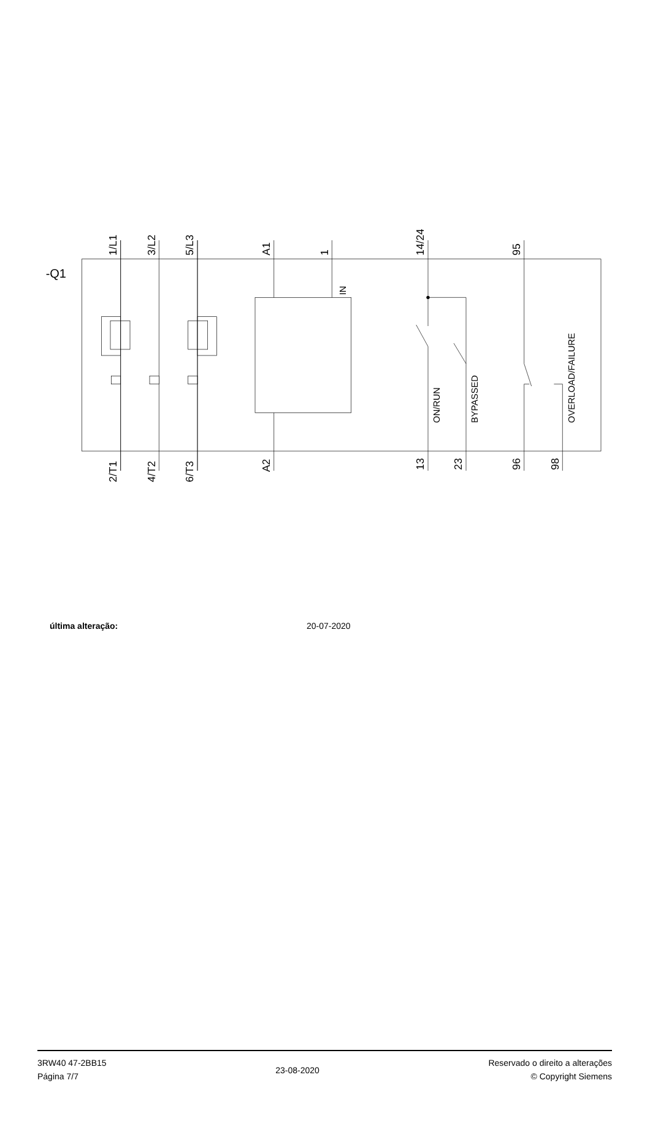1/L1
3/L2
5/L3
A1
1
14/24
95
2/T1
4/T2
6/T3
A2
13
23
96
98
-Q1
IN
ON/RUN
BYPASSED
OVERLOAD/FAILURE
última alteração: 20-07-2020
3RW40 47-2BB15
Página 7/7
23-08-2020
Reservado o direito a alterações
© Copyright Siemens